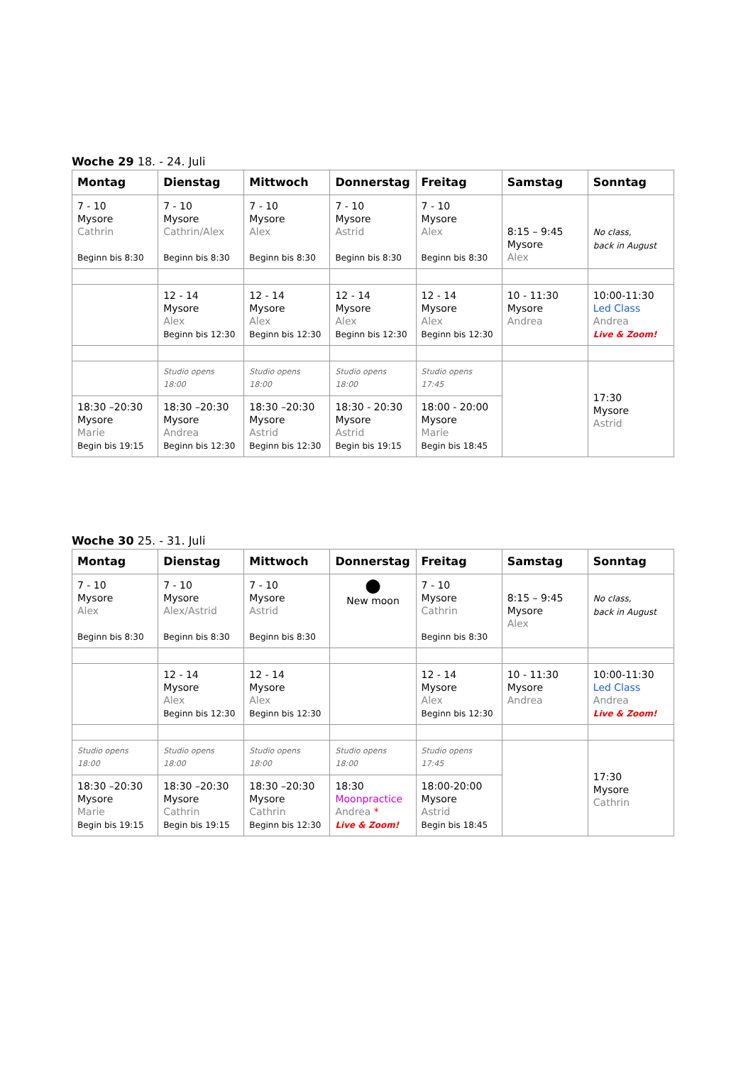Woche 29 18. - 24. Juli
| Montag | Dienstag | Mittwoch | Donnerstag | Freitag | Samstag | Sonntag |
| --- | --- | --- | --- | --- | --- | --- |
| 7 - 10 Mysore Cathrin Beginn bis 8:30 | 7 - 10 Mysore Cathrin/Alex Beginn bis 8:30 | 7 - 10 Mysore Alex Beginn bis 8:30 | 7 - 10 Mysore Astrid Beginn bis 8:30 | 7 - 10 Mysore Alex Beginn bis 8:30 | 8:15 – 9:45 Mysore Alex | No class, back in August |
| | 12 - 14 Mysore Alex Beginn bis 12:30 | 12 - 14 Mysore Alex Beginn bis 12:30 | 12 - 14 Mysore Alex Beginn bis 12:30 | 12 - 14 Mysore Alex Beginn bis 12:30 | 10 - 11:30 Mysore Andrea | 10:00-11:30 Led Class Andrea Live & Zoom! |
| | Studio opens 18:00 | Studio opens 18:00 | Studio opens 18:00 | Studio opens 17:45 | | 17:30 Mysore Astrid |
| 18:30 –20:30 Mysore Marie Begin bis 19:15 | 18:30 –20:30 Mysore Andrea Beginn bis 12:30 | 18:30 –20:30 Mysore Astrid Beginn bis 12:30 | 18:30 - 20:30 Mysore Astrid Begin bis 19:15 | 18:00 - 20:00 Mysore Marie Begin bis 18:45 | | |
Woche 30 25. - 31. Juli
| Montag | Dienstag | Mittwoch | Donnerstag | Freitag | Samstag | Sonntag |
| --- | --- | --- | --- | --- | --- | --- |
| 7 - 10 Mysore Alex Beginn bis 8:30 | 7 - 10 Mysore Alex/Astrid Beginn bis 8:30 | 7 - 10 Mysore Astrid Beginn bis 8:30 | ● New moon | 7 - 10 Mysore Cathrin Beginn bis 8:30 | 8:15 – 9:45 Mysore Alex | No class, back in August |
| | 12 - 14 Mysore Alex Beginn bis 12:30 | 12 - 14 Mysore Alex Beginn bis 12:30 | | 12 - 14 Mysore Alex Beginn bis 12:30 | 10 - 11:30 Mysore Andrea | 10:00-11:30 Led Class Andrea Live & Zoom! |
| Studio opens 18:00 | Studio opens 18:00 | Studio opens 18:00 | Studio opens 18:00 | Studio opens 17:45 | | 17:30 Mysore Cathrin |
| 18:30 –20:30 Mysore Marie Begin bis 19:15 | 18:30 –20:30 Mysore Cathrin Begin bis 19:15 | 18:30 –20:30 Mysore Cathrin Beginn bis 12:30 | 18:30 Moonpractice Andrea * Live & Zoom! | 18:00-20:00 Mysore Astrid Begin bis 18:45 | | |